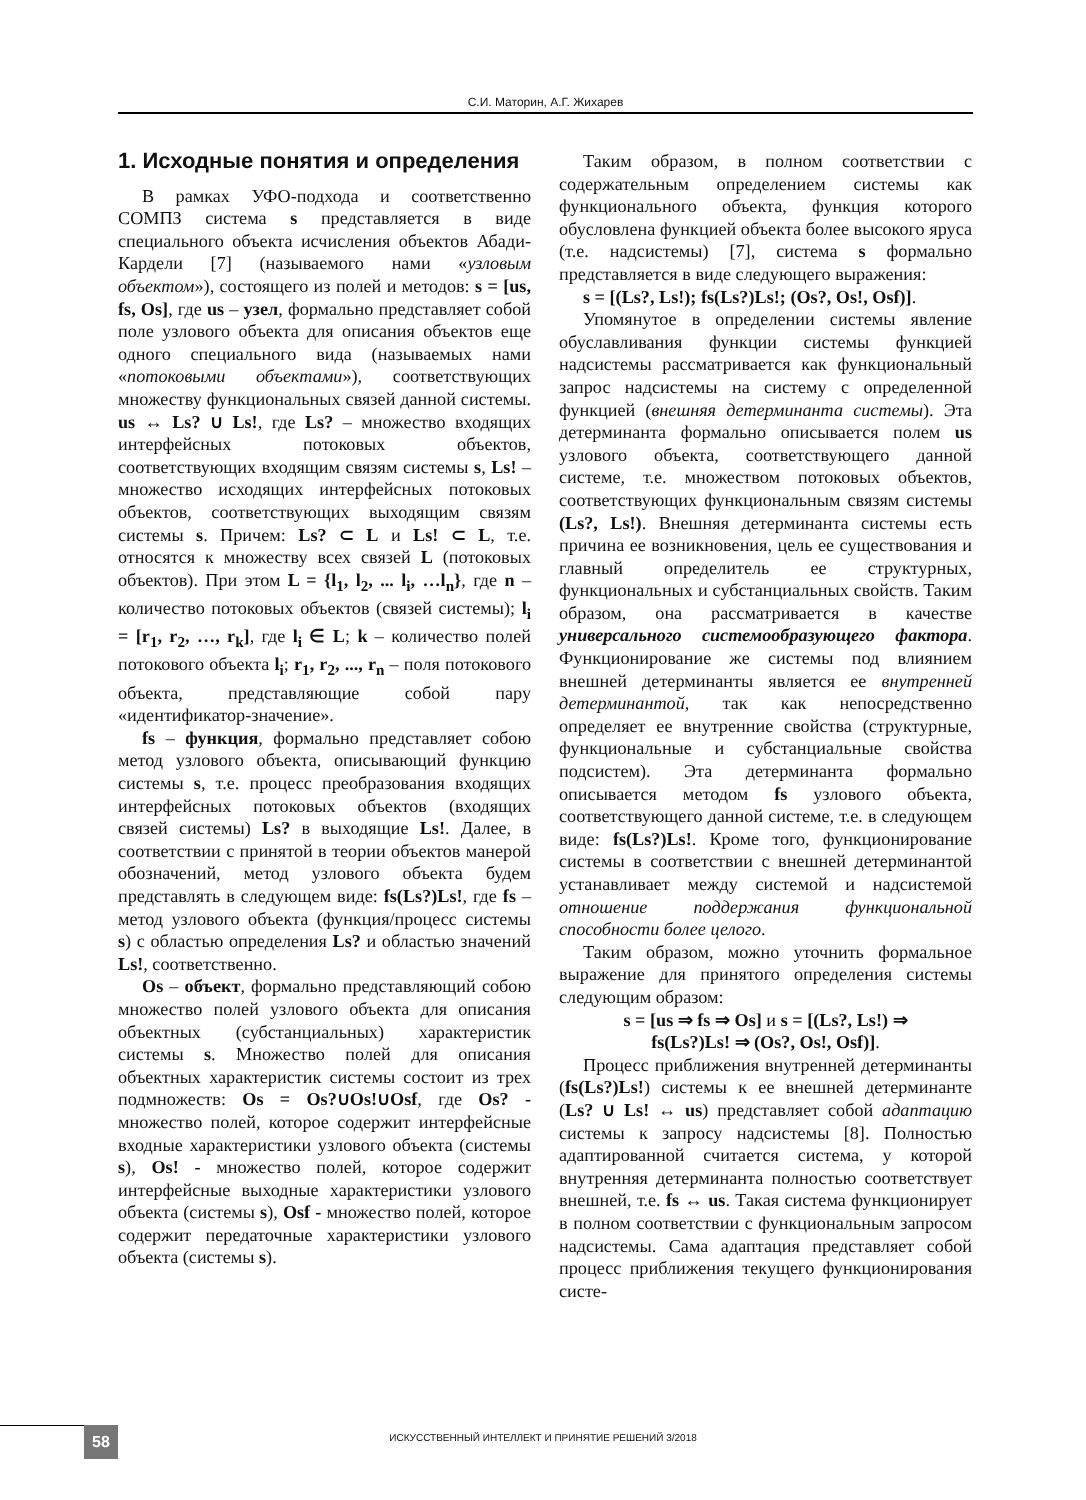С.И. Маторин, А.Г. Жихарев
1. Исходные понятия и определения
В рамках УФО-подхода и соответственно СОМПЗ система s представляется в виде специального объекта исчисления объектов Абади-Кардели [7] (называемого нами «узловым объектом»), состоящего из полей и методов: s = [us, fs, Os], где us – узел, формально представляет собой поле узлового объекта для описания объектов еще одного специального вида (называемых нами «потоковыми объектами»), соответствующих множеству функциональных связей данной системы. us ↔ Ls? ∪ Ls!, где Ls? – множество входящих интерфейсных потоковых объектов, соответствующих входящим связям системы s, Ls! – множество исходящих интерфейсных потоковых объектов, соответствующих выходящим связям системы s. Причем: Ls? ⊂ L и Ls! ⊂ L, т.е. относятся к множеству всех связей L (потоковых объектов). При этом L = {l<sub>1</sub>, l<sub>2</sub>, ... l<sub>i</sub>, …l<sub>n</sub>}, где n – количество потоковых объектов (связей системы); l<sub>i</sub> = [r<sub>1</sub>, r<sub>2</sub>, …, r<sub>k</sub>], где l<sub>i</sub> ∈ L; k – количество полей потокового объекта l<sub>i</sub>; r<sub>1</sub>, r<sub>2</sub>, ..., r<sub>n</sub> – поля потокового объекта, представляющие собой пару «идентификатор-значение».
fs – функция, формально представляет собою метод узлового объекта, описывающий функцию системы s, т.е. процесс преобразования входящих интерфейсных потоковых объектов (входящих связей системы) Ls? в выходящие Ls!. Далее, в соответствии с принятой в теории объектов манерой обозначений, метод узлового объекта будем представлять в следующем виде: fs(Ls?)Ls!, где fs – метод узлового объекта (функция/процесс системы s) с областью определения Ls? и областью значений Ls!, соответственно.
Os – объект, формально представляющий собою множество полей узлового объекта для описания объектных (субстанциальных) характеристик системы s. Множество полей для описания объектных характеристик системы состоит из трех подмножеств: Os = Os?∪Os!∪Osf, где Os? - множество полей, которое содержит интерфейсные входные характеристики узлового объекта (системы s), Os! - множество полей, которое содержит интерфейсные выходные характеристики узлового объекта (системы s), Osf - множество полей, которое содержит передаточные характеристики узлового объекта (системы s).
Таким образом, в полном соответствии с содержательным определением системы как функционального объекта, функция которого обусловлена функцией объекта более высокого яруса (т.е. надсистемы) [7], система s формально представляется в виде следующего выражения:
s = [(Ls?, Ls!); fs(Ls?)Ls!; (Os?, Os!, Osf)].
Упомянутое в определении системы явление обуславливания функции системы функцией надсистемы рассматривается как функциональный запрос надсистемы на систему с определенной функцией (внешняя детерминанта системы). Эта детерминанта формально описывается полем us узлового объекта, соответствующего данной системе, т.е. множеством потоковых объектов, соответствующих функциональным связям системы (Ls?, Ls!). Внешняя детерминанта системы есть причина ее возникновения, цель ее существования и главный определитель ее структурных, функциональных и субстанциальных свойств. Таким образом, она рассматривается в качестве универсального системообразующего фактора. Функционирование же системы под влиянием внешней детерминанты является ее внутренней детерминантой, так как непосредственно определяет ее внутренние свойства (структурные, функциональные и субстанциальные свойства подсистем). Эта детерминанта формально описывается методом fs узлового объекта, соответствующего данной системе, т.е. в следующем виде: fs(Ls?)Ls!. Кроме того, функционирование системы в соответствии с внешней детерминантой устанавливает между системой и надсистемой отношение поддержания функциональной способности более целого.
Таким образом, можно уточнить формальное выражение для принятого определения системы следующим образом:
s = [us ⇒ fs ⇒ Os] и s = [(Ls?, Ls!) ⇒
fs(Ls?)Ls! ⇒ (Os?, Os!, Osf)].
Процесс приближения внутренней детерминанты (fs(Ls?)Ls!) системы к ее внешней детерминанте (Ls? ∪ Ls! ↔ us) представляет собой адаптацию системы к запросу надсистемы [8]. Полностью адаптированной считается система, у которой внутренняя детерминанта полностью соответствует внешней, т.е. fs ↔ us. Такая система функционирует в полном соответствии с функциональным запросом надсистемы. Сама адаптация представляет собой процесс приближения текущего функционирования систе-
58
ИСКУССТВЕННЫЙ ИНТЕЛЛЕКТ И ПРИНЯТИЕ РЕШЕНИЙ 3/2018